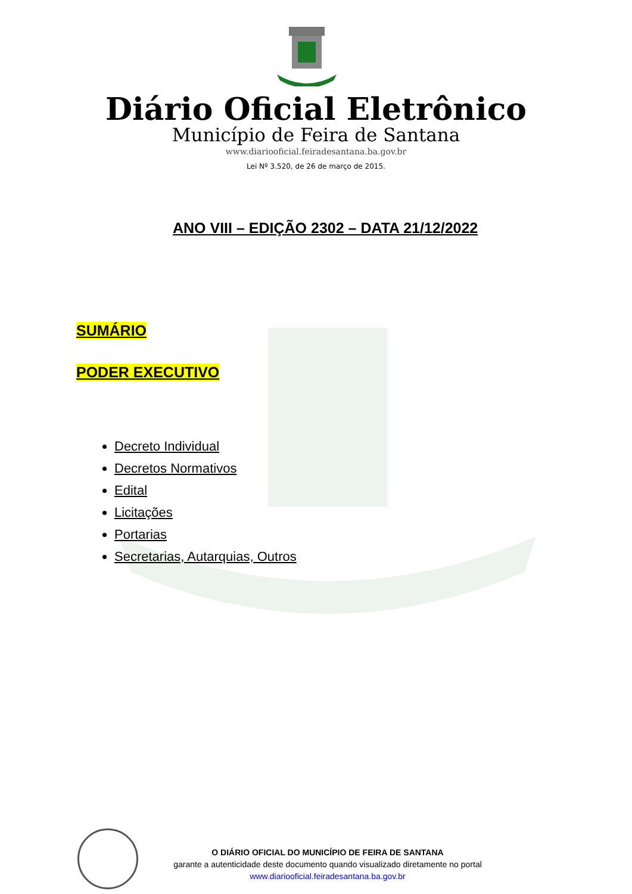Diário Oficial Eletrônico
Município de Feira de Santana
www.diariooficial.feiradesantana.ba.gov.br
Lei Nº 3.520, de 26 de março de 2015.
ANO VIII – EDIÇÃO 2302 – DATA 21/12/2022
SUMÁRIO
PODER EXECUTIVO
Decreto Individual
Decretos Normativos
Edital
Licitações
Portarias
Secretarias, Autarquias, Outros
O DIÁRIO OFICIAL DO MUNICÍPIO DE FEIRA DE SANTANA
garante a autenticidade deste documento quando visualizado diretamente no portal
www.diariooficial.feiradesantana.ba.gov.br